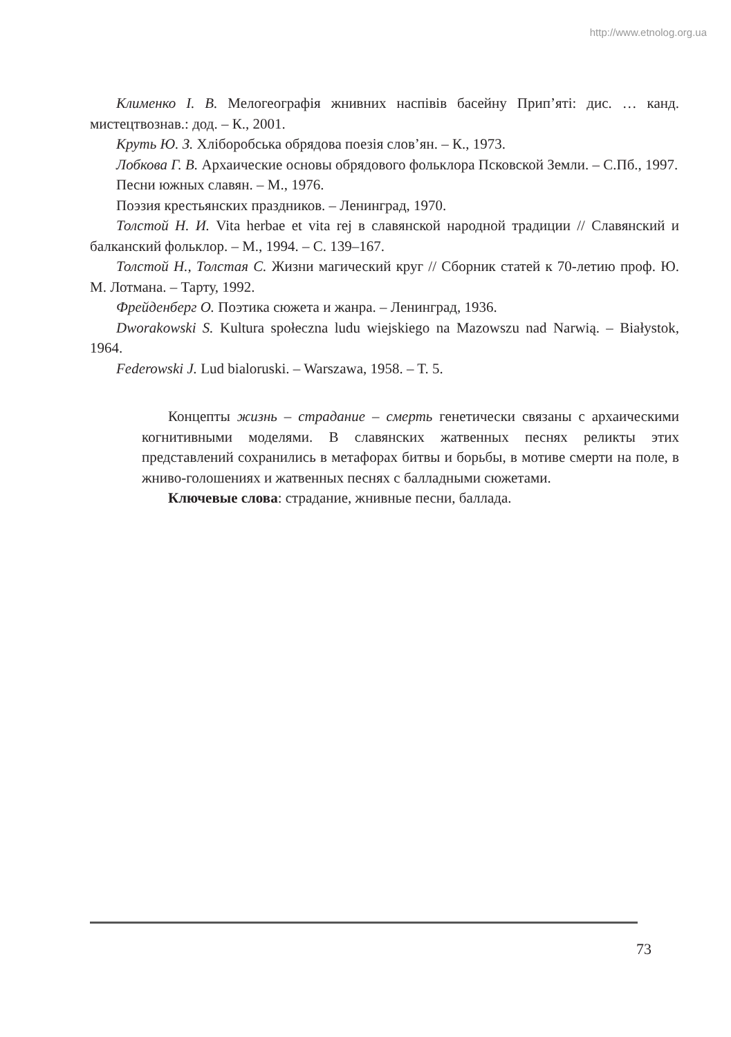http://www.etnolog.org.ua
Клименко І. В. Мелогеографія жнивних наспівів басейну Прип’яті: дис. … канд. мистецтвознав.: дод. – К., 2001.
Круть Ю. З. Хліборобська обрядова поезія слов’ян. – К., 1973.
Лобкова Г. В. Архаические основы обрядового фольклора Псковской Земли. – С.Пб., 1997.
Песни южных славян. – М., 1976.
Поэзия крестьянских праздников. – Ленинград, 1970.
Толстой Н. И. Vita herbae et vita rej в славянской народной традиции // Славянский и балканский фольклор. – М., 1994. – С. 139–167.
Толстой Н., Толстая С. Жизни магический круг // Сборник статей к 70-летию проф. Ю. М. Лотмана. – Тарту, 1992.
Фрейденберг О. Поэтика сюжета и жанра. – Ленинград, 1936.
Dworakowski S. Kultura społeczna ludu wiejskiego na Mazowszu nad Narwią. – Białystok, 1964.
Federowski J. Lud bialoruski. – Warszawa, 1958. – T. 5.
Концепты жизнь – страдание – смерть генетически связаны с архаическими когнитивными моделями. В славянских жатвенных песнях реликты этих представлений сохранились в метафорах битвы и борьбы, в мотиве смерти на поле, в жниво-голошениях и жатвенных песнях с балладными сюжетами.
Ключевые слова: страдание, жнивные песни, баллада.
73